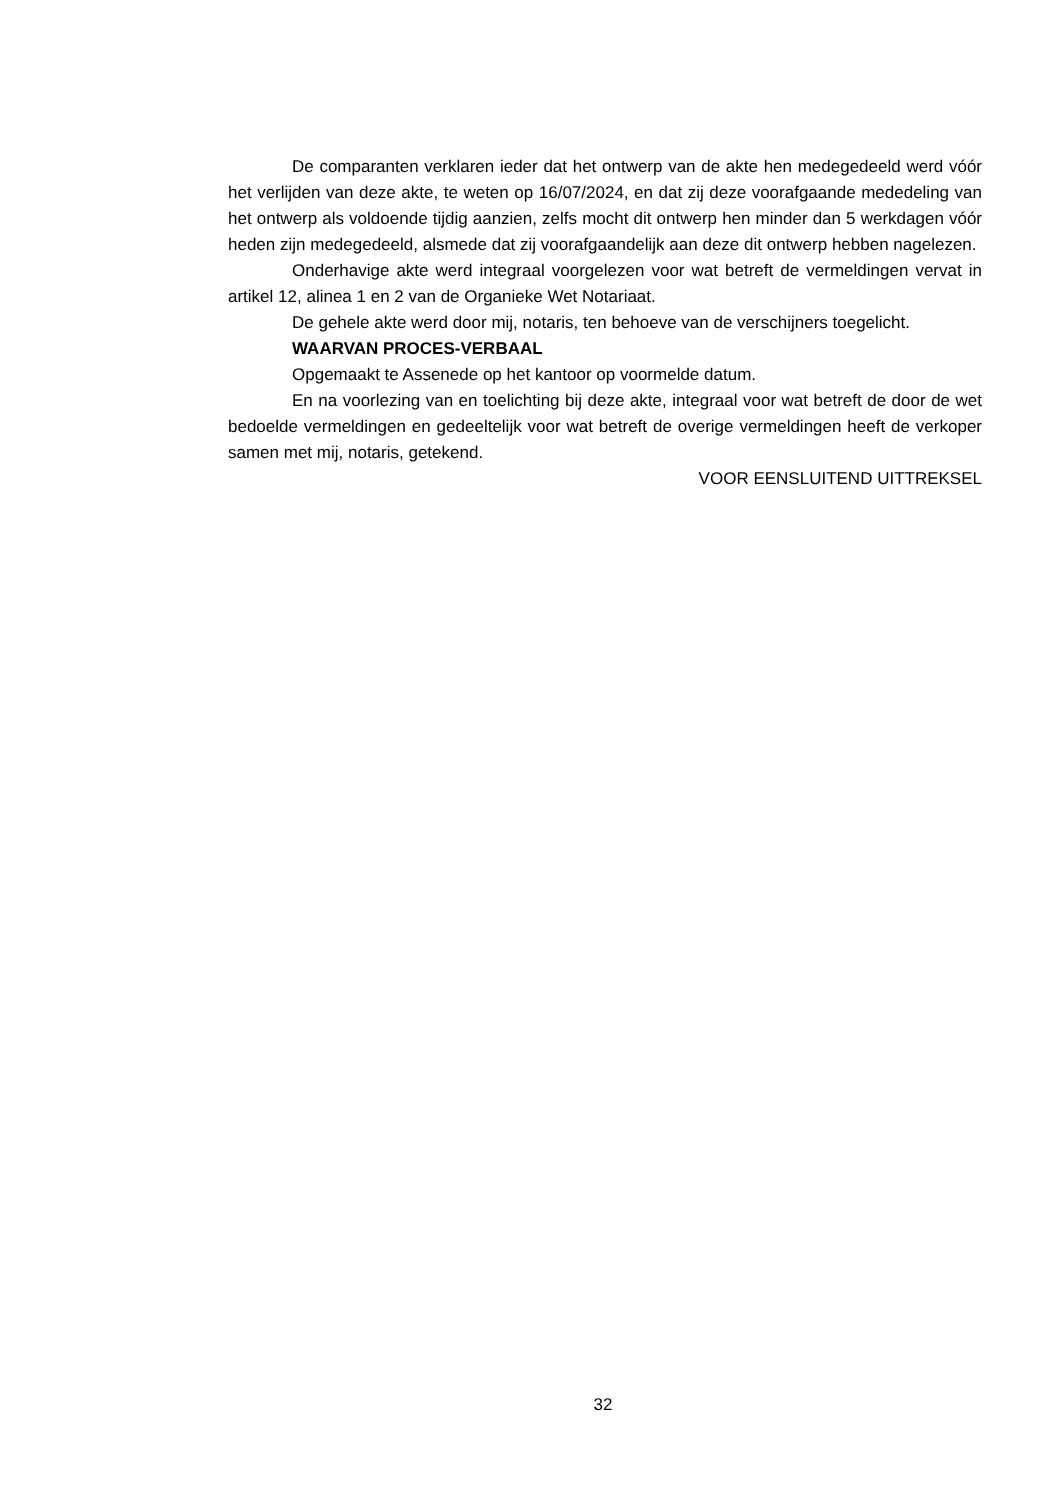De comparanten verklaren ieder dat het ontwerp van de akte hen medegedeeld werd vóór het verlijden van deze akte, te weten op 16/07/2024, en dat zij deze voorafgaande mededeling van het ontwerp als voldoende tijdig aanzien, zelfs mocht dit ontwerp hen minder dan 5 werkdagen vóór heden zijn medegedeeld, alsmede dat zij voorafgaandelijk aan deze dit ontwerp hebben nagelezen.
Onderhavige akte werd integraal voorgelezen voor wat betreft de vermeldingen vervat in artikel 12, alinea 1 en 2 van de Organieke Wet Notariaat.
De gehele akte werd door mij, notaris, ten behoeve van de verschijners toegelicht.
WAARVAN PROCES-VERBAAL
Opgemaakt te Assenede op het kantoor op voormelde datum.
En na voorlezing van en toelichting bij deze akte, integraal voor wat betreft de door de wet bedoelde vermeldingen en gedeeltelijk voor wat betreft de overige vermeldingen heeft de verkoper samen met mij, notaris, getekend.
VOOR EENSLUITEND UITTREKSEL
32